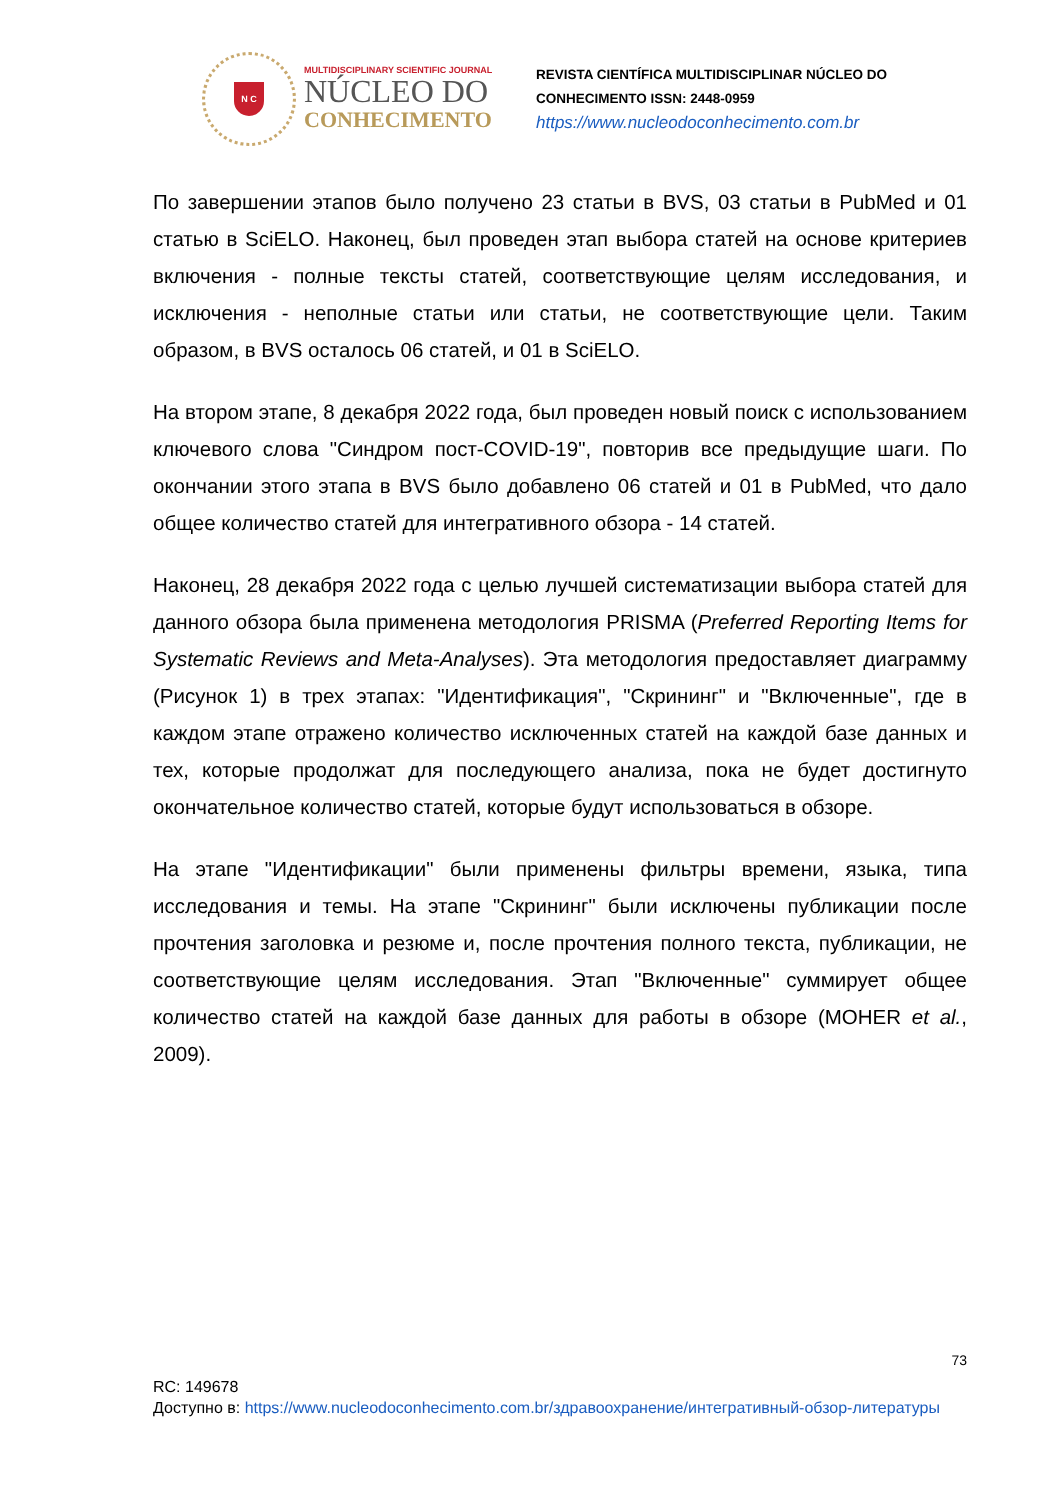N C
MULTIDISCIPLINARY SCIENTIFIC JOURNAL
NÚCLEO DO
CONHECIMENTO
REVISTA CIENTÍFICA MULTIDISCIPLINAR NÚCLEO DO
CONHECIMENTO ISSN: 2448-0959
https://www.nucleodoconhecimento.com.br
По завершении этапов было получено 23 статьи в BVS, 03 статьи в PubMed и 01 статью в SciELO. Наконец, был проведен этап выбора статей на основе критериев включения - полные тексты статей, соответствующие целям исследования, и исключения - неполные статьи или статьи, не соответствующие цели. Таким образом, в BVS осталось 06 статей, и 01 в SciELO.
На втором этапе, 8 декабря 2022 года, был проведен новый поиск с использованием ключевого слова "Синдром пост-COVID-19", повторив все предыдущие шаги. По окончании этого этапа в BVS было добавлено 06 статей и 01 в PubMed, что дало общее количество статей для интегративного обзора - 14 статей.
Наконец, 28 декабря 2022 года с целью лучшей систематизации выбора статей для данного обзора была применена методология PRISMA (Preferred Reporting Items for Systematic Reviews and Meta-Analyses). Эта методология предоставляет диаграмму (Рисунок 1) в трех этапах: "Идентификация", "Скрининг" и "Включенные", где в каждом этапе отражено количество исключенных статей на каждой базе данных и тех, которые продолжат для последующего анализа, пока не будет достигнуто окончательное количество статей, которые будут использоваться в обзоре.
На этапе "Идентификации" были применены фильтры времени, языка, типа исследования и темы. На этапе "Скрининг" были исключены публикации после прочтения заголовка и резюме и, после прочтения полного текста, публикации, не соответствующие целям исследования. Этап "Включенные" суммирует общее количество статей на каждой базе данных для работы в обзоре (MOHER et al., 2009).
73
RC: 149678
Доступно в: https://www.nucleodoconhecimento.com.br/здравоохранение/интегративный-обзор-литературы